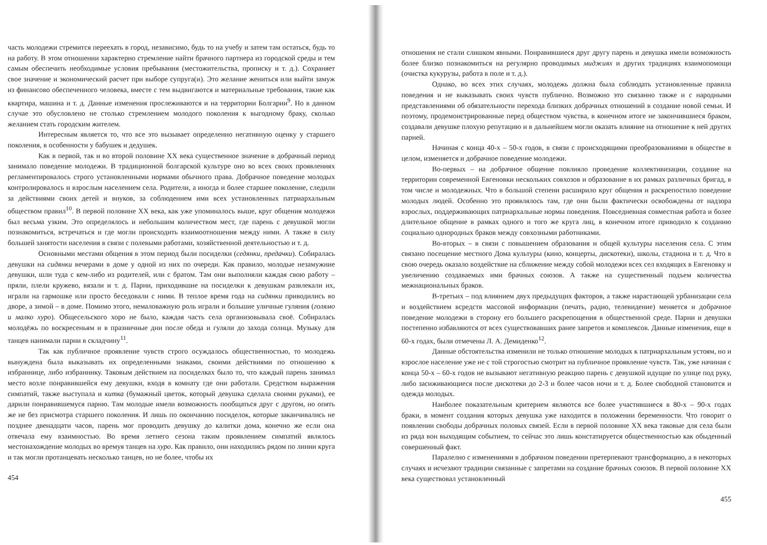часть молодежи стремится переехать в город, независимо, будь то на учебу и затем там остаться, будь то на работу. В этом отношении характерно стремление найти брачного партнера из городской среды и тем самым обеспечить необходимые условия пребывания (местожительства, прописку и т. д.). Сохраняет свое значение и экономический расчет при выборе супруга(и). Это желание жениться или выйти замуж из финансово обеспеченного человека, вместе с тем выдвигаются и материальные требования, такие как квартира, машина и т. д. Данные изменения прослеживаются и на территории Болгарии<sup>9</sup>. Но в данном случае это обусловлено не столько стремлением молодого поколения к выгодному браку, сколько желанием стать городским жителем.
Интересным является то, что все это вызывает определенно негативную оценку у старшего поколения, в особенности у бабушек и дедушек.
Как в первой, так и во второй половине XX века существенное значение в добрачный период занимало поведение молодежи. В традиционной болгарской культуре оно во всех своих проявлениях регламентировалось строго установленными нормами обычного права. Добрачное поведение молодых контролировалось и взрослым населением села. Родители, а иногда и более старшее поколение, следили за действиями своих детей и внуков, за соблюдением ими всех установленных патриархальным обществом правил<sup>10</sup>. В первой половине XX века, как уже упоминалось выше, круг общения молодежи был весьма узким. Это определялось и небольшим количеством мест, где парень с девушкой могли познакомиться, встречаться и где могли происходить взаимоотношения между ними. А также в силу большей занятости населения в связи с полевыми работами, хозяйственной деятельностью и т. д.
Основными местами общения в этом период были посиделки (седянки, предачки). Собиралась девушки на сидянки вечерами в доме у одной из них по очереди. Как правило, молодые незамужние девушки, шли туда с кем-либо из родителей, или с братом. Там они выполняли каждая свою работу – пряли, плели кружево, вязали и т. д. Парни, приходившие на посиделки к девушкам развлекали их, играли на гармошке или просто беседовали с ними. В теплое время года на сидянки приводились во дворе, а зимой – в доме. Помимо этого, немаловажную роль играли и большие уличные гуляния (голямо и малко хуро). Общесельского хоро не было, каждая часть села организовывала своё. Собиралась молодёжь по воскресеньям и в празничные дни после обеда и гуляли до захода солнца. Музыку для танцев нанимали парни в складчину<sup>11</sup>.
Так как публичное проявление чувств строго осуждалось общественностью, то молодежь вынуждена была выказывать их определенными знаками, своими действиями по отношению к избраннице, либо избраннику. Таковым действием на посиделках было то, что каждый парень занимал место возле понравившейся ему девушки, входя в комнату где они работали. Средством выражения симпатий, также выступала и китка (бумажный цветок, который девушка сделала своими руками), ее дарили понравившемуся парню. Там молодые имели возможность пообщаться друг с другом, но опять же не без присмотра старшего поколения. И лишь по окончанию посиделок, которые заканчивались не позднее двенадцати часов, парень мог проводить девушку до калитки дома, конечно же если она отвечала ему взаимностью. Во время летнего сезона таким проявлением симпатий являлось местонахождение молодых во времуя танцев на хуро. Как правило, они находились рядом по линии круга и так могли протанцевать несколько танцев, но не более, чтобы их
454
отношения не стали слишком явными. Понравившиеся друг другу парень и девушка имели возможность более близко познакомиться на регулярно проводимых миджиях и других традициях взаимопомощи (очистка кукурузы, работа в поле и т. д.).
Однако, во всех этих случаях, молодежь должна была соблюдать установленные правила поведения и не выказывать своих чувств публично. Возможно это связанно также и с народными представлениями об обязательности перехода близких добрачных отношений в создание новой семьи. И поэтому, продемонстрированные перед обществом чувства, в конечном итоге не закончившиеся браком, создавали девушке плохую репутацию и в дальнейшем могли оказать влияние на отношение к ней других парней.
Начиная с конца 40-х – 50-х годов, в связи с происходящими преобразованиями в обществе в целом, изменяется и добрачное поведение молодежи.
Во-первых – на добрачное общение повлияло проведение коллективизации, создание на территории современной Евгеновки нескольких совхозов и образование в их рамках различных бригад, в том числе и молодежных. Что в большой степени расширило круг общения и раскрепостило поведение молодых людей. Особенно это проявлялось там, где они были фактически освобождены от надзора взрослых, поддерживающих патриархальные нормы поведения. Повседневная совместная работа и более длительное общение в рамках одного и того же круга лиц, в конечном итоге приводило к созданию социально однородных браков между совхозными работниками.
Во-вторых – в связи с повышением образования и общей культуры населения села. С этим связано посещение местного Дома культуры (кино, концерты, дискотеки), школы, стадиона и т. д. Что в свою очередь оказало воздействие на сближение между собой молодежи всех сел входящих в Евгеновку и увеличению создаваемых ими брачных союзов. А также на существенный подъем количества межнациональных браков.
В-третьих – под влиянием двух предыдущих факторов, а также нарастающей урбанизации села и воздействием всредств массовой информации (печать, радио, телевидение) меняется и добрачное поведение молодежи в сторону его большего раскрепощения в общественной среде. Парни и девушки постепенно избавляются от всех существовавших ранее запретов и комплексов. Данные изменения, еще в 60-х годах, были отмечены Л. А. Демиденко<sup>12</sup>.
Данные обстоятельства изменили не только отношение молодых к патриархальным устоям, но и взрослое население уже не с той строгостью смотрит на публичное проявление чувств. Так, уже начиная с конца 50-х – 60-х годов не вызывают негативную реакцию парень с девушкой идущие по улице под руку, либо засиживающиеся после дискотеки до 2-3 и более часов ночи и т. д. Более свободной становится и одежда молодых.
Наиболее показательным критерием являются все более участившиеся в 80-х – 90-х годах браки, в момент создания которых девушка уже находится в положении беременности. Что говорит о появлении свободы добрачных половых связей. Если в первой половине XX века таковые для села были из ряда вон выходящим событием, то сейчас это лишь констатируется общественностью как обыденный совершенный факт.
Паралелно с изменениями в добрачном поведении претерпевают трансформацию, а в некоторых случаях и исчезают традиции связанные с запретами на создание брачных союзов. В первой половине XX века существовал установленный
455